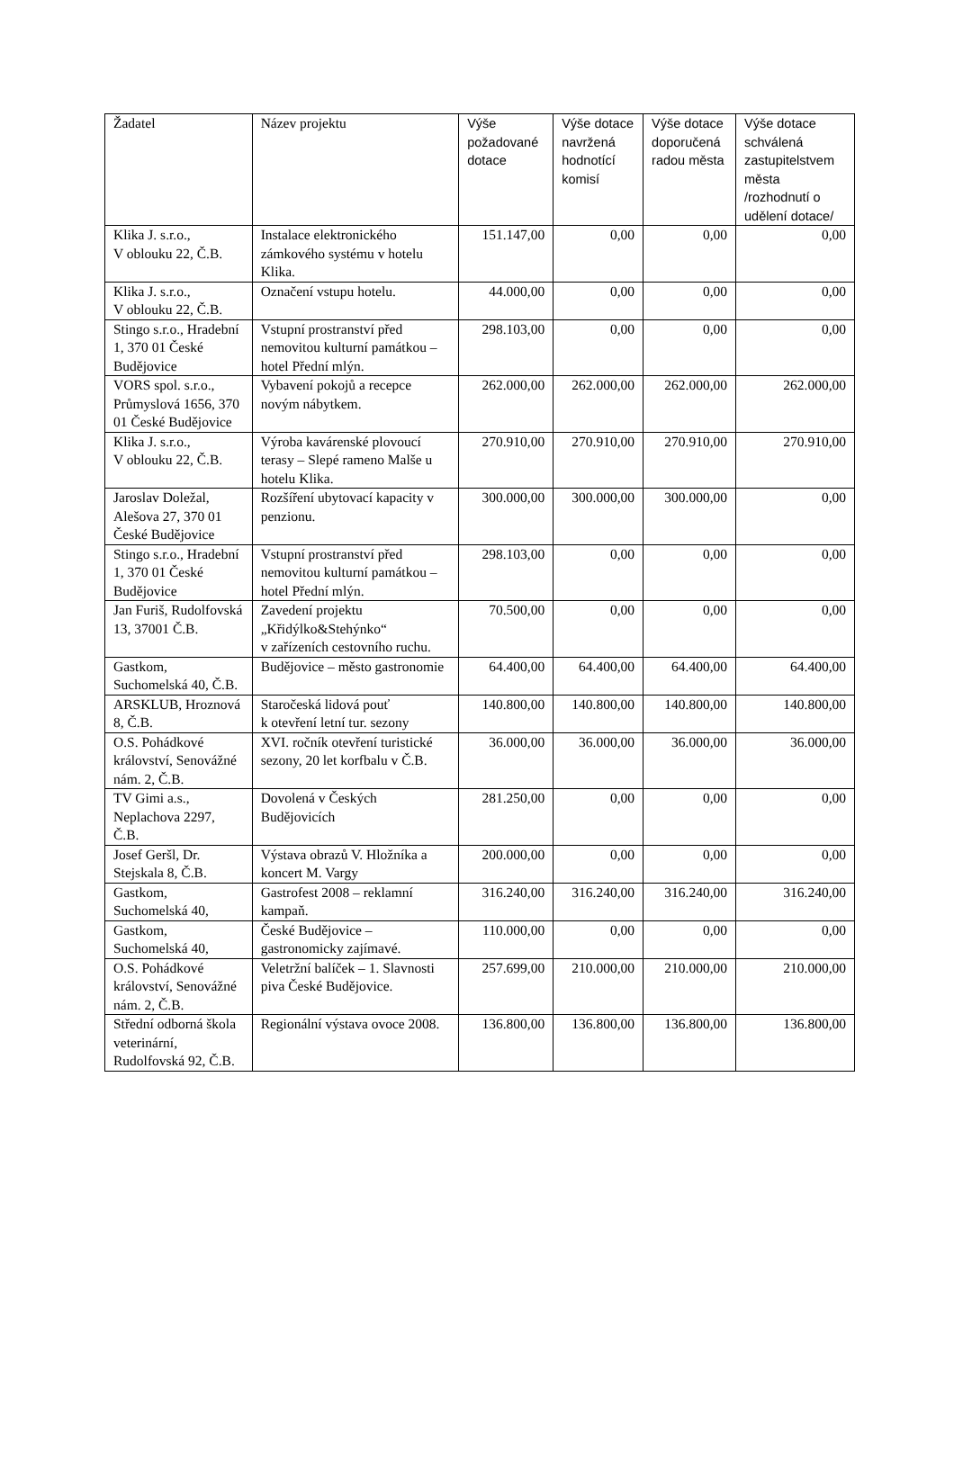| Žadatel | Název projektu | Výše požadované dotace | Výše dotace navržená hodnotící komisí | Výše dotace doporučená radou města | Výše dotace schválená zastupitelstvem města /rozhodnutí o udělení dotace/ |
| --- | --- | --- | --- | --- | --- |
| Klika J. s.r.o., V oblouku 22, Č.B. | Instalace elektronického zámkového systému v hotelu Klika. | 151.147,00 | 0,00 | 0,00 | 0,00 |
| Klika J. s.r.o., V oblouku 22, Č.B. | Označení vstupu hotelu. | 44.000,00 | 0,00 | 0,00 | 0,00 |
| Stingo s.r.o., Hradební 1, 370 01 České Budějovice | Vstupní prostranství před nemovitou kulturní památkou – hotel Přední mlýn. | 298.103,00 | 0,00 | 0,00 | 0,00 |
| VORS spol. s.r.o., Průmyslová 1656, 370 01 České Budějovice | Vybavení pokojů a recepce novým nábytkem. | 262.000,00 | 262.000,00 | 262.000,00 | 262.000,00 |
| Klika J. s.r.o., V oblouku 22, Č.B. | Výroba kavárenské plovoucí terasy – Slepé rameno Malše u hotelu Klika. | 270.910,00 | 270.910,00 | 270.910,00 | 270.910,00 |
| Jaroslav Doležal, Alešova 27, 370 01 České Budějovice | Rozšíření ubytovací kapacity v penzionu. | 300.000,00 | 300.000,00 | 300.000,00 | 0,00 |
| Stingo s.r.o., Hradební 1, 370 01 České Budějovice | Vstupní prostranství před nemovitou kulturní památkou – hotel Přední mlýn. | 298.103,00 | 0,00 | 0,00 | 0,00 |
| Jan Furiš, Rudolfovská 13, 37001 Č.B. | Zavedení projektu „Křidýlko&Stehýnko“ v zařízeních cestovního ruchu. | 70.500,00 | 0,00 | 0,00 | 0,00 |
| Gastkom, Suchomelská 40, Č.B. | Budějovice – město gastronomie | 64.400,00 | 64.400,00 | 64.400,00 | 64.400,00 |
| ARSKLUB, Hroznová 8, Č.B. | Staročeská lidová pouť k otevření letní tur. sezony | 140.800,00 | 140.800,00 | 140.800,00 | 140.800,00 |
| O.S. Pohádkové království, Senovážné nám. 2, Č.B. | XVI. ročník otevření turistické sezony, 20 let korfbalu v Č.B. | 36.000,00 | 36.000,00 | 36.000,00 | 36.000,00 |
| TV Gimi a.s., Neplachova 2297, Č.B. | Dovolená v Českých Budějovicích | 281.250,00 | 0,00 | 0,00 | 0,00 |
| Josef Geršl, Dr. Stejskala 8, Č.B. | Výstava obrazů V. Hložníka a koncert M. Vargy | 200.000,00 | 0,00 | 0,00 | 0,00 |
| Gastkom, Suchomelská 40, | Gastrofest 2008 – reklamní kampaň. | 316.240,00 | 316.240,00 | 316.240,00 | 316.240,00 |
| Gastkom, Suchomelská 40, | České Budějovice – gastronomicky zajímavé. | 110.000,00 | 0,00 | 0,00 | 0,00 |
| O.S. Pohádkové království, Senovážné nám. 2, Č.B. | Veletržní balíček – 1. Slavnosti piva České Budějovice. | 257.699,00 | 210.000,00 | 210.000,00 | 210.000,00 |
| Střední odborná škola veterinární, Rudolfovská 92, Č.B. | Regionální výstava ovoce 2008. | 136.800,00 | 136.800,00 | 136.800,00 | 136.800,00 |